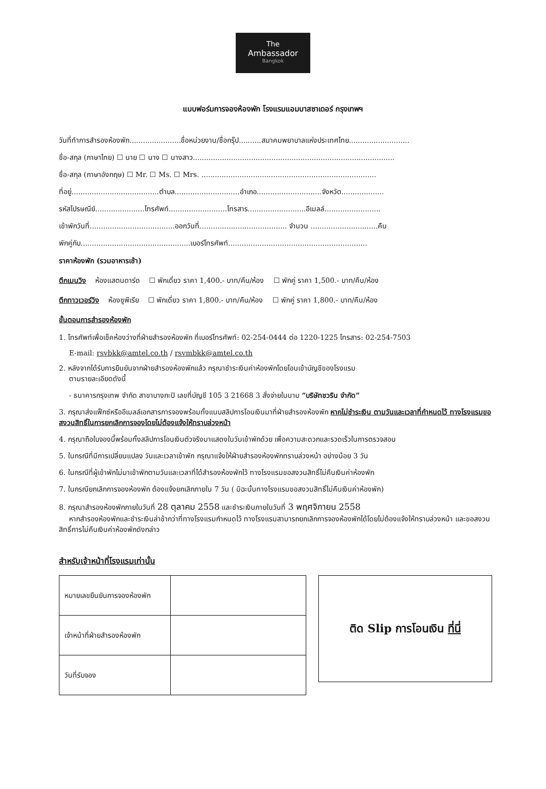The
Ambassador
Bangkok
แบบฟอร์มการจองห้องพัก โรงแรมแอมบาสซาเดอร์ กรุงเทพฯ
วันที่ทำการสำรองห้องพัก.......................ชื่อหน่วยงาน/ชื่อกรุ๊ป..........สมาคมพยาบาลแห่งประเทศไทย...........................
ชื่อ-สกุล (ภาษาไทย) ☐ นาย ☐ นาง ☐ นางสาว..........................................................................................
ชื่อ-สกุล (ภาษาอังกฤษ) ☐ Mr. ☐ Ms. ☐ Mrs. ..............................................................................
ที่อยู่.......................................ตำบล.............................อำเภอ.............................จังหวัด...................
รหัสไปรษณีย์......................โทรศัพท์..........................โทรสาร..........................อีเมลล์.........................
เข้าพักวันที่......................................ออกวันที่....................................... จำนวน ..............................คืน
พักคู่กับ.................................................เบอร์โทรศัพท์..............................................................
ราคาห้องพัก (รวมอาหารเช้า)
ตึกเมนวิง ห้องแสตนดาร์ด ☐ พักเดี่ยว ราคา 1,400.- บาท/คืน/ห้อง ☐ พักคู่ ราคา 1,500.- บาท/คืน/ห้อง
ตึกทาวเวอร์วิง ห้องซูพีเรีย ☐ พักเดี่ยว ราคา 1,800.- บาท/คืน/ห้อง ☐ พักคู่ ราคา 1,800.- บาท/คืน/ห้อง
ขั้นตอนการสำรองห้องพัก
1. โทรศัพท์เพื่อเช็คห้องว่างที่ฝ่ายสำรองห้องพัก ที่เบอร์โทรศัพท์: 02-254-0444 ต่อ 1220-1225 โทรสาร: 02-254-7503
E-mail: rsvbkk@amtel.co.th / rsvmbkk@amtel.co.th
2. หลังจากได้รับการยืนยันจากฝ่ายสำรองห้องพักแล้ว กรุณาชำระเงินค่าห้องพักโดยโอนเข้าบัญชีของโรงแรม
ตามรายละเอียดดังนี้
- ธนาคารกรุงเทพ จำกัด สาขาบางกะปิ เลขที่บัญชี 105 3 21668 3 สั่งจ่ายในนาม “บริษัทชวริน จำกัด”
3. กรุณาส่งแฟ็กซ์หรืออีเมลล์เอกสารการจองพร้อมทั้งแนบสลิปการโอนเงินมาที่ฝ่ายสำรองห้องพัก หากไม่ชำระเงิน ตามวันและเวลาที่กำหนดไว้ ทางโรงแรมขอสงวนสิทธิ์ในการยกเลิกการจองโดยไม่ต้องแจ้งให้ทราบล่วงหน้า
4. กรุณาถือใบจองนี้พร้อมทั้งสลิปการโอนเงินตัวจริงมาแสดงในวันเข้าพักด้วย เพื่อความสะดวกและรวดเร็วในการตรวจสอบ
5. ในกรณีที่มีการเปลี่ยนแปลง วันและเวลาเข้าพัก กรุณาแจ้งให้ฝ่ายสำรองห้องพักทราบล่วงหน้า อย่างน้อย 3 วัน
6. ในกรณีที่ผู้เข้าพักไม่มาเข้าพักตามวันและเวลาที่ได้สำรองห้องพักไว้ ทางโรงแรมขอสงวนสิทธิ์ไม่คืนเงินค่าห้องพัก
7. ในกรณียกเลิกการจองห้องพัก ต้องแจ้งยกเลิกภายใน 7 วัน ( มิฉะนั้นทางโรงแรมขอสงวนสิทธิ์ไม่คืนเงินค่าห้องพัก)
8. กรุณาสำรองห้องพักภายในวันที่ 28 ตุลาคม 2558 และชำระเงินภายในวันที่ 3 พฤศจิกายน 2558
หากสำรองห้องพักและชำระเงินล่าช้ากว่าที่ทางโรงแรมกำหนดไว้ ทางโรงแรมสามารถยกเลิกการจองห้องพักได้โดยไม่ต้องแจ้งให้ทราบล่วงหน้า และขอสงวนสิทธิ์การไม่คืนเงินค่าห้องพักดังกล่าว
สำหรับเจ้าหน้าที่โรงแรมเท่านั้น
| หมายเลขยืนยันการจองห้องพัก | |
| เจ้าหน้าที่ฝ่ายสำรองห้องพัก | |
| วันที่รับจอง | |
ติด Slip การโอนเงิน ที่นี่